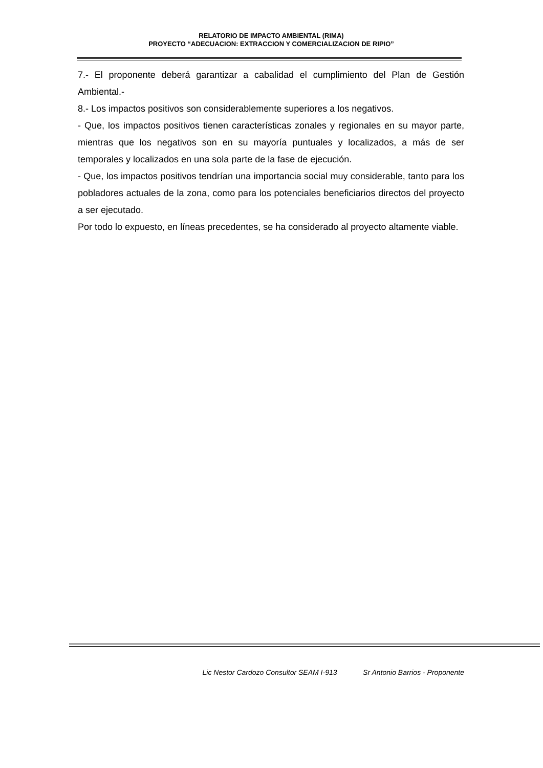RELATORIO DE IMPACTO AMBIENTAL (RIMA)
PROYECTO “ADECUACION: EXTRACCION Y COMERCIALIZACION DE RIPIO”
7.- El proponente deberá garantizar a cabalidad el cumplimiento del Plan de Gestión Ambiental.-
8.- Los impactos positivos son considerablemente superiores a los negativos.
- Que, los impactos positivos tienen características zonales y regionales en su mayor parte, mientras que los negativos son en su mayoría puntuales y localizados, a más de ser temporales y localizados en una sola parte de la fase de ejecución.
- Que, los impactos positivos tendrían una importancia social muy considerable, tanto para los pobladores actuales de la zona, como para los potenciales beneficiarios directos del proyecto a ser ejecutado.
Por todo lo expuesto, en líneas precedentes, se ha considerado al proyecto altamente viable.
Lic Nestor Cardozo Consultor SEAM I-913 Sr Antonio Barrios - Proponente